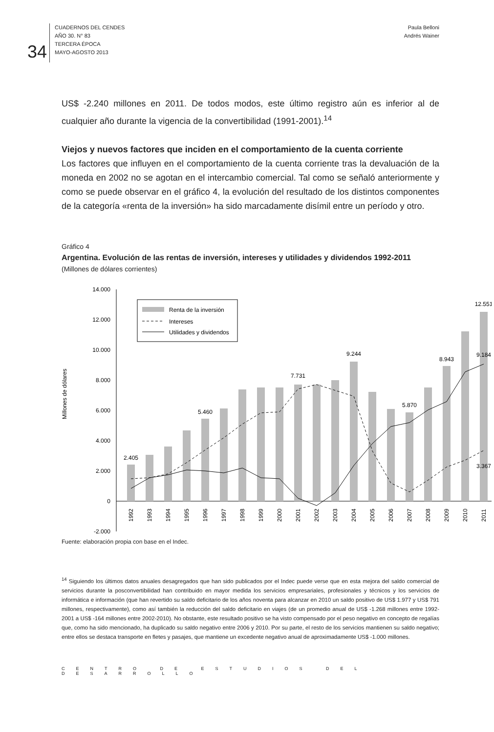34
CUADERNOS DEL CENDES
AÑO 30. N° 83
TERCERA ÉPOCA
MAYO-AGOSTO 2013
Paula Belloni
Andrés Wainer
US$ -2.240 millones en 2011. De todos modos, este último registro aún es inferior al de cualquier año durante la vigencia de la convertibilidad (1991-2001).<sup>14</sup>
Viejos y nuevos factores que inciden en el comportamiento de la cuenta corriente
Los factores que influyen en el comportamiento de la cuenta corriente tras la devaluación de la moneda en 2002 no se agotan en el intercambio comercial. Tal como se señaló anteriormente y como se puede observar en el gráfico 4, la evolución del resultado de los distintos componentes de la categoría «renta de la inversión» ha sido marcadamente disímil entre un período y otro.
Gráfico 4
Argentina. Evolución de las rentas de inversión, intereses y utilidades y dividendos 1992-2011
(Millones de dólares corrientes)
Millones de dólares
14.000
12.000
10.000
8.000
6.000
4.000
2.000
0
-2.000
2.405
5.460
7.731
9.244
5.870
8.943
12.551
9.184
3.367
1992
1993
1994
1995
1996
1997
1998
1999
2000
2001
2002
2003
2004
2005
2006
2007
2008
2009
2010
2011
Renta de la inversión
Intereses
Utilidades y dividendos
Fuente: elaboración propia con base en el Indec.
<sup>14</sup> Siguiendo los últimos datos anuales desagregados que han sido publicados por el Indec puede verse que en esta mejora del saldo comercial de servicios durante la posconvertibilidad han contribuido en mayor medida los servicios empresariales, profesionales y técnicos y los servicios de informática e información (que han revertido su saldo deficitario de los años noventa para alcanzar en 2010 un saldo positivo de US$ 1.977 y US$ 791 millones, respectivamente), como así también la reducción del saldo deficitario en viajes (de un promedio anual de US$ -1.268 millones entre 1992-2001 a US$ -164 millones entre 2002-2010). No obstante, este resultado positivo se ha visto compensado por el peso negativo en concepto de regalías que, como ha sido mencionado, ha duplicado su saldo negativo entre 2006 y 2010. Por su parte, el resto de los servicios mantienen su saldo negativo; entre ellos se destaca transporte en fletes y pasajes, que mantiene un excedente negativo anual de aproximadamente US$ -1.000 millones.
CENTRO DE ESTUDIOS DEL DESARROLLO